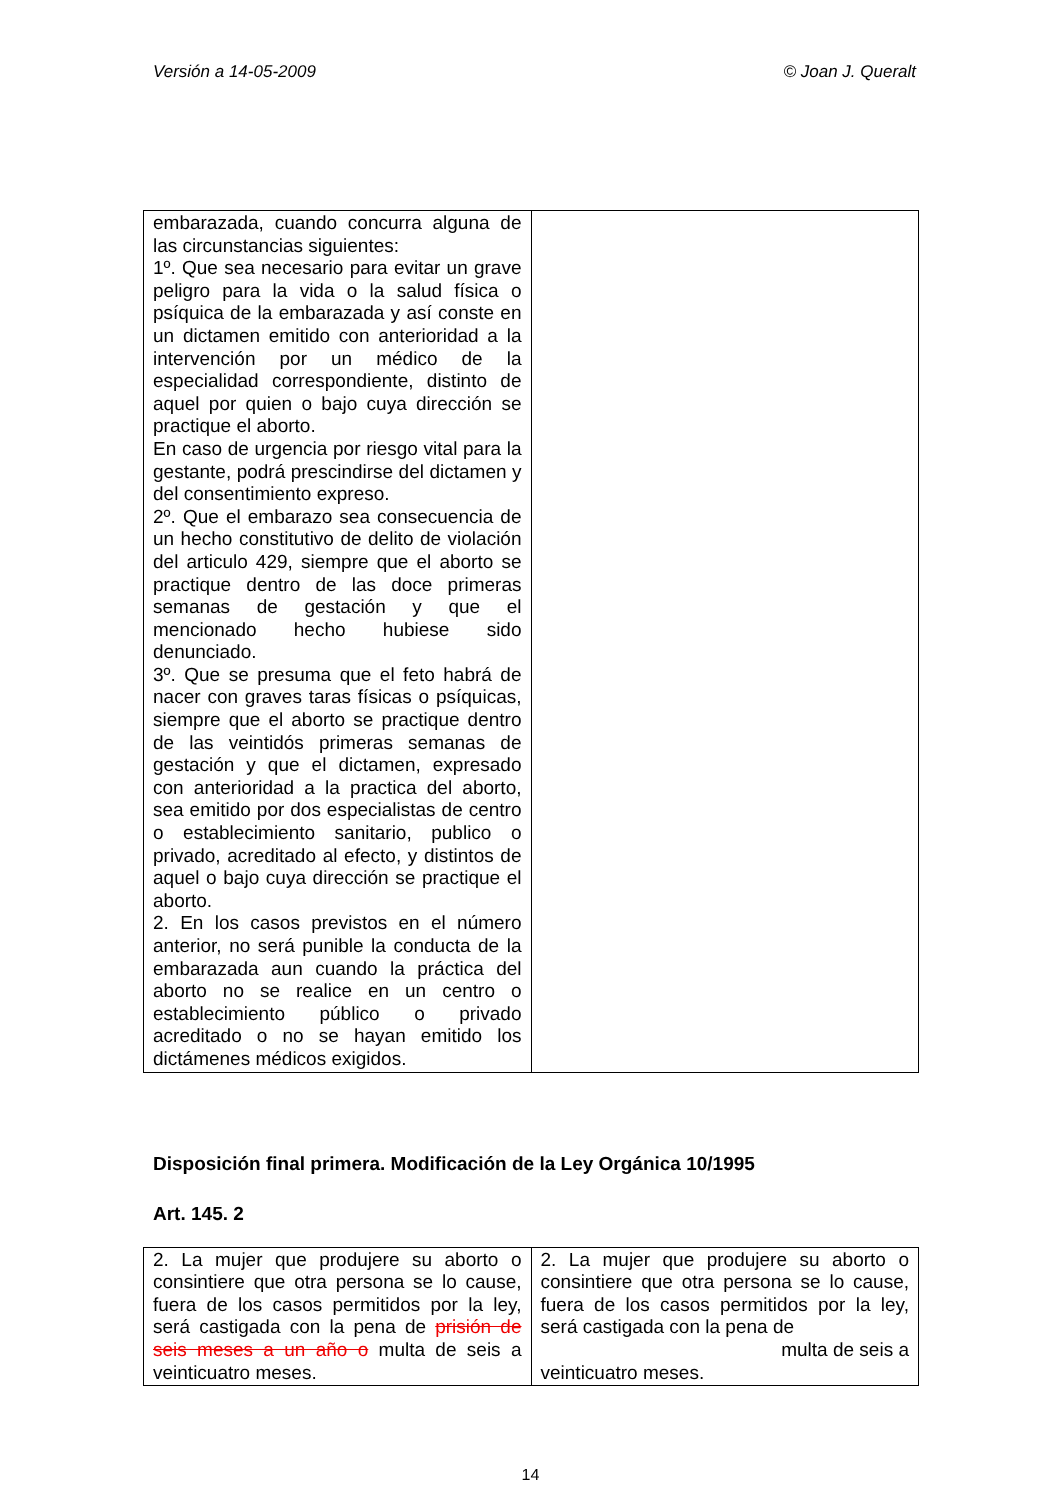Versión a 14-05-2009 © Joan J. Queralt
| embarazada, cuando concurra alguna de las circunstancias siguientes: 1º. Que sea necesario para evitar un grave peligro para la vida o la salud física o psíquica de la embarazada y así conste en un dictamen emitido con anterioridad a la intervención por un médico de la especialidad correspondiente, distinto de aquel por quien o bajo cuya dirección se practique el aborto. En caso de urgencia por riesgo vital para la gestante, podrá prescindirse del dictamen y del consentimiento expreso. 2º. Que el embarazo sea consecuencia de un hecho constitutivo de delito de violación del articulo 429, siempre que el aborto se practique dentro de las doce primeras semanas de gestación y que el mencionado hecho hubiese sido denunciado. 3º. Que se presuma que el feto habrá de nacer con graves taras físicas o psíquicas, siempre que el aborto se practique dentro de las veintidós primeras semanas de gestación y que el dictamen, expresado con anterioridad a la practica del aborto, sea emitido por dos especialistas de centro o establecimiento sanitario, publico o privado, acreditado al efecto, y distintos de aquel o bajo cuya dirección se practique el aborto. 2. En los casos previstos en el número anterior, no será punible la conducta de la embarazada aun cuando la práctica del aborto no se realice en un centro o establecimiento público o privado acreditado o no se hayan emitido los dictámenes médicos exigidos. | |
Disposición final primera. Modificación de la Ley Orgánica 10/1995
Art. 145. 2
| 2. La mujer que produjere su aborto o consintiere que otra persona se lo cause, fuera de los casos permitidos por la ley, será castigada con la pena de prisión de seis meses a un año o multa de seis a veinticuatro meses. | 2. La mujer que produjere su aborto o consintiere que otra persona se lo cause, fuera de los casos permitidos por la ley, será castigada con la pena de multa de seis a veinticuatro meses. |
14